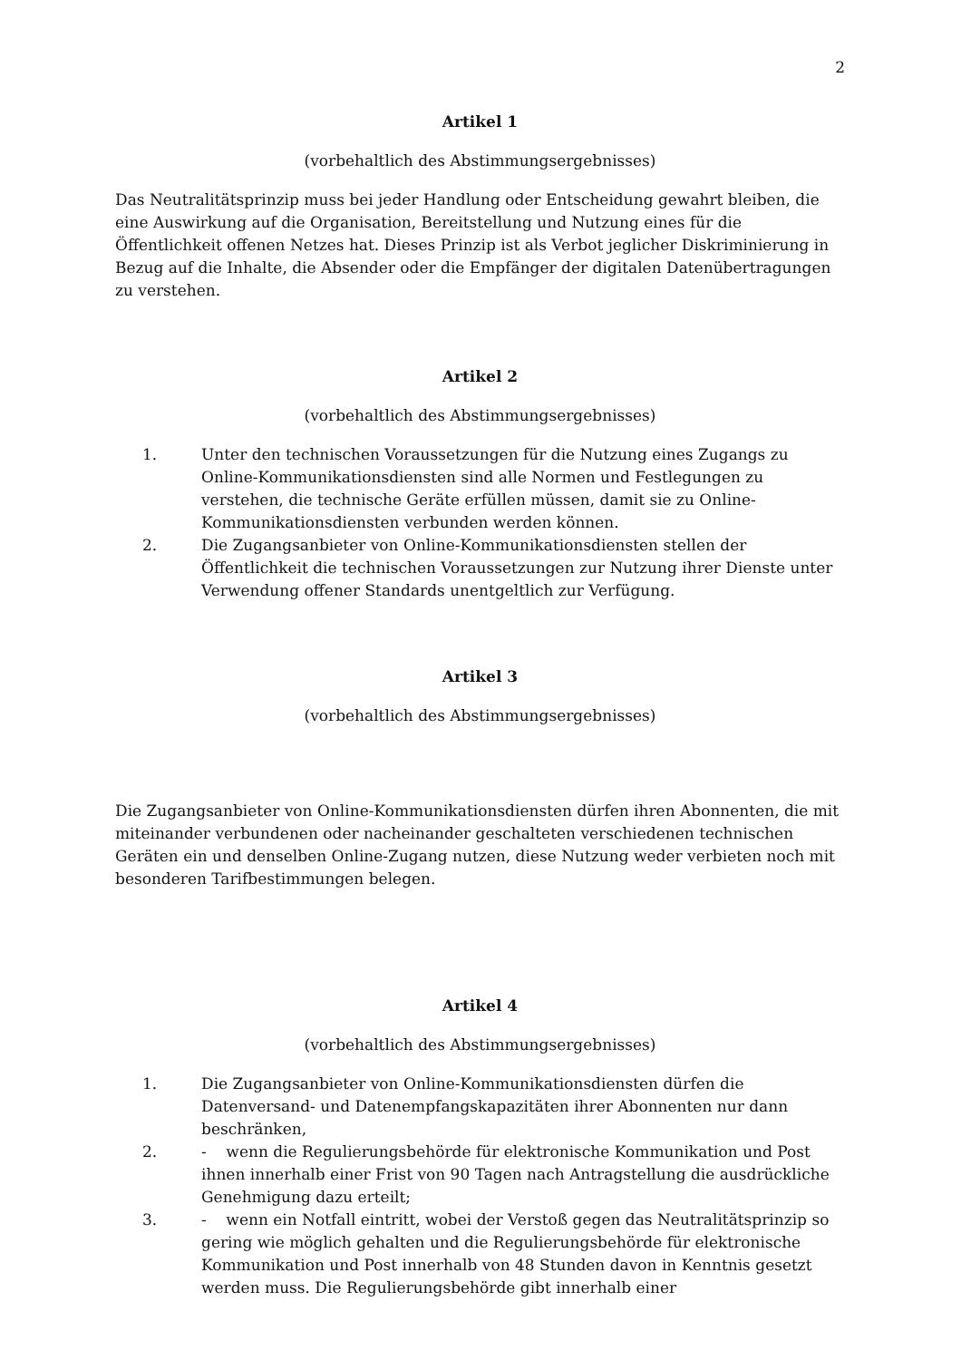2
Artikel 1
(vorbehaltlich des Abstimmungsergebnisses)
Das Neutralitätsprinzip muss bei jeder Handlung oder Entscheidung gewahrt bleiben, die eine Auswirkung auf die Organisation, Bereitstellung und Nutzung eines für die Öffentlichkeit offenen Netzes hat. Dieses Prinzip ist als Verbot jeglicher Diskriminierung in Bezug auf die Inhalte, die Absender oder die Empfänger der digitalen Datenübertragungen zu verstehen.
Artikel 2
(vorbehaltlich des Abstimmungsergebnisses)
1. Unter den technischen Voraussetzungen für die Nutzung eines Zugangs zu Online-Kommunikationsdiensten sind alle Normen und Festlegungen zu verstehen, die technische Geräte erfüllen müssen, damit sie zu Online-Kommunikationsdiensten verbunden werden können.
2. Die Zugangsanbieter von Online-Kommunikationsdiensten stellen der Öffentlichkeit die technischen Voraussetzungen zur Nutzung ihrer Dienste unter Verwendung offener Standards unentgeltlich zur Verfügung.
Artikel 3
(vorbehaltlich des Abstimmungsergebnisses)
Die Zugangsanbieter von Online-Kommunikationsdiensten dürfen ihren Abonnenten, die mit miteinander verbundenen oder nacheinander geschalteten verschiedenen technischen Geräten ein und denselben Online-Zugang nutzen, diese Nutzung weder verbieten noch mit besonderen Tarifbestimmungen belegen.
Artikel 4
(vorbehaltlich des Abstimmungsergebnisses)
1. Die Zugangsanbieter von Online-Kommunikationsdiensten dürfen die Datenversand- und Datenempfangskapazitäten ihrer Abonnenten nur dann beschränken,
2. - wenn die Regulierungsbehörde für elektronische Kommunikation und Post ihnen innerhalb einer Frist von 90 Tagen nach Antragstellung die ausdrückliche Genehmigung dazu erteilt;
3. - wenn ein Notfall eintritt, wobei der Verstoß gegen das Neutralitätsprinzip so gering wie möglich gehalten und die Regulierungsbehörde für elektronische Kommunikation und Post innerhalb von 48 Stunden davon in Kenntnis gesetzt werden muss. Die Regulierungsbehörde gibt innerhalb einer